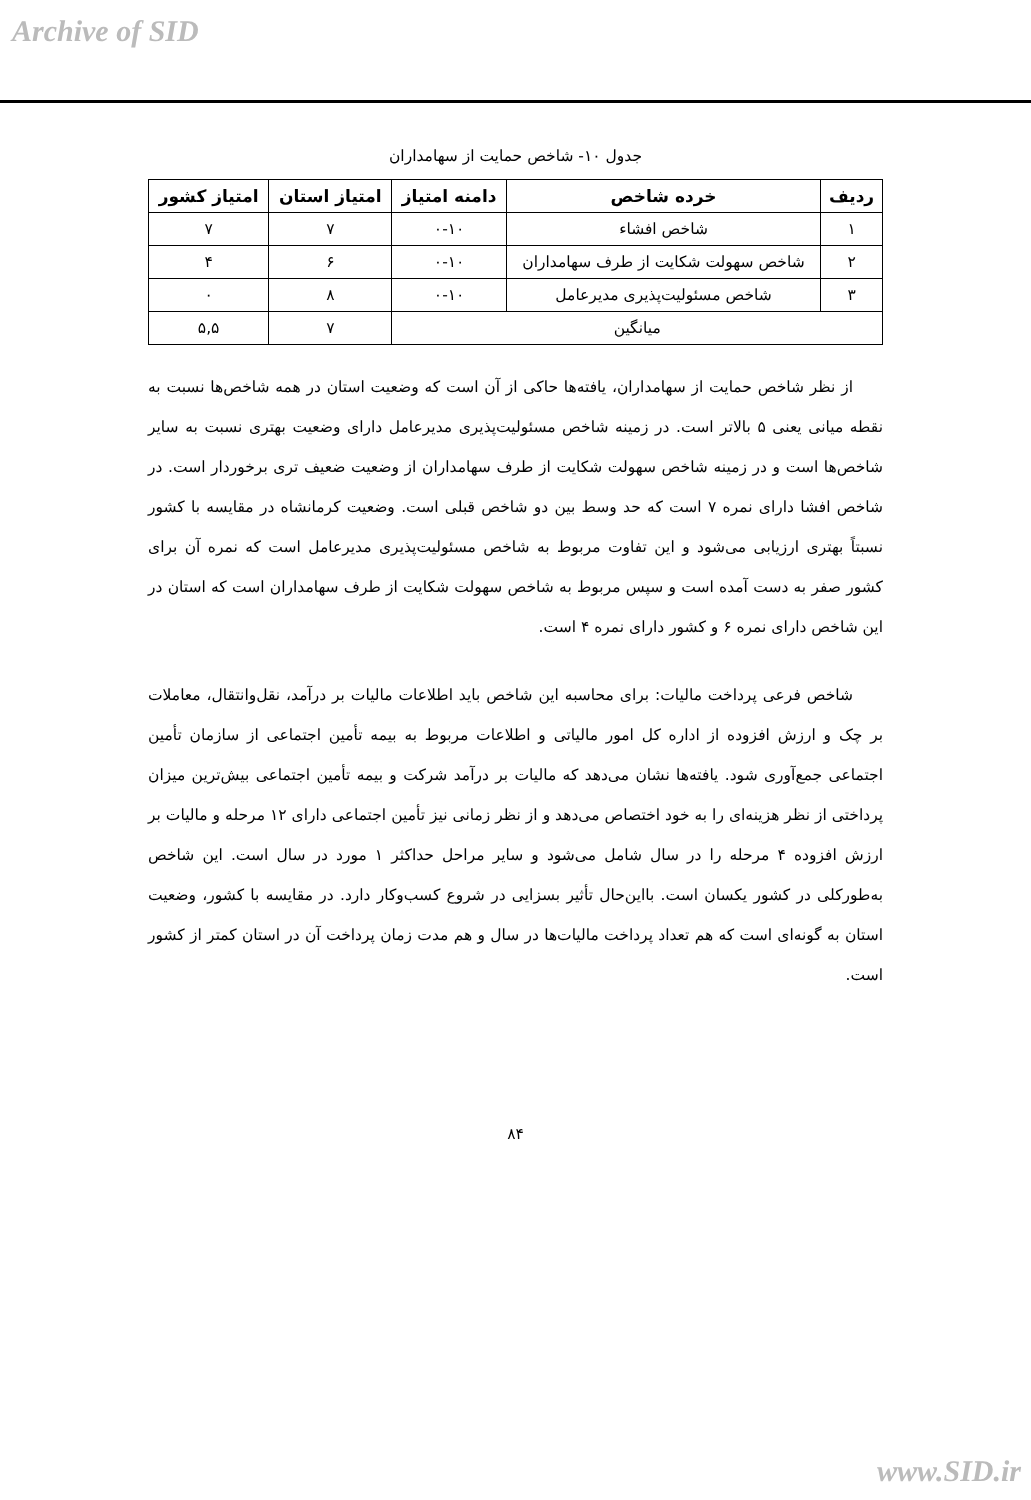Archive of SID
جدول ۱۰- شاخص حمایت از سهامداران
| ردیف | خرده شاخص | دامنه امتیاز | امتیاز استان | امتیاز کشور |
| --- | --- | --- | --- | --- |
| ۱ | شاخص افشاء | ۰-۱۰ | ۷ | ۷ |
| ۲ | شاخص سهولت شکایت از طرف سهامداران | ۰-۱۰ | ۶ | ۴ |
| ۳ | شاخص مسئولیت‌پذیری مدیرعامل | ۰-۱۰ | ۸ | ۰ |
| میانگین | | | ۷ | ۵,۵ |
از نظر شاخص حمایت از سهامداران، یافته‌ها حاکی از آن است که وضعیت استان در همه شاخص‌ها نسبت به نقطه میانی یعنی ۵ بالاتر است. در زمینه شاخص مسئولیت‌پذیری مدیرعامل دارای وضعیت بهتری نسبت به سایر شاخص‌ها است و در زمینه شاخص سهولت شکایت از طرف سهامداران از وضعیت ضعیف تری برخوردار است. در شاخص افشا دارای نمره ۷ است که حد وسط بین دو شاخص قبلی است. وضعیت کرمانشاه در مقایسه با کشور نسبتاً بهتری ارزیابی می‌شود و این تفاوت مربوط به شاخص مسئولیت‌پذیری مدیرعامل است که نمره آن برای کشور صفر به دست آمده است و سپس مربوط به شاخص سهولت شکایت از طرف سهامداران است که استان در این شاخص دارای نمره ۶ و کشور دارای نمره ۴ است.
شاخص فرعی پرداخت مالیات: برای محاسبه این شاخص باید اطلاعات مالیات بر درآمد، نقل‌وانتقال، معاملات بر چک و ارزش افزوده از اداره کل امور مالیاتی و اطلاعات مربوط به بیمه تأمین اجتماعی از سازمان تأمین اجتماعی جمع‌آوری شود. یافته‌ها نشان می‌دهد که مالیات بر درآمد شرکت و بیمه تأمین اجتماعی بیش‌ترین میزان پرداختی از نظر هزینه‌ای را به خود اختصاص می‌دهد و از نظر زمانی نیز تأمین اجتماعی دارای ۱۲ مرحله و مالیات بر ارزش افزوده ۴ مرحله را در سال شامل می‌شود و سایر مراحل حداکثر ۱ مورد در سال است. این شاخص به‌طورکلی در کشور یکسان است. بااین‌حال تأثیر بسزایی در شروع کسب‌وکار دارد. در مقایسه با کشور، وضعیت استان به گونه‌ای است که هم تعداد پرداخت مالیات‌ها در سال و هم مدت زمان پرداخت آن در استان کمتر از کشور است.
۸۴
www.SID.ir